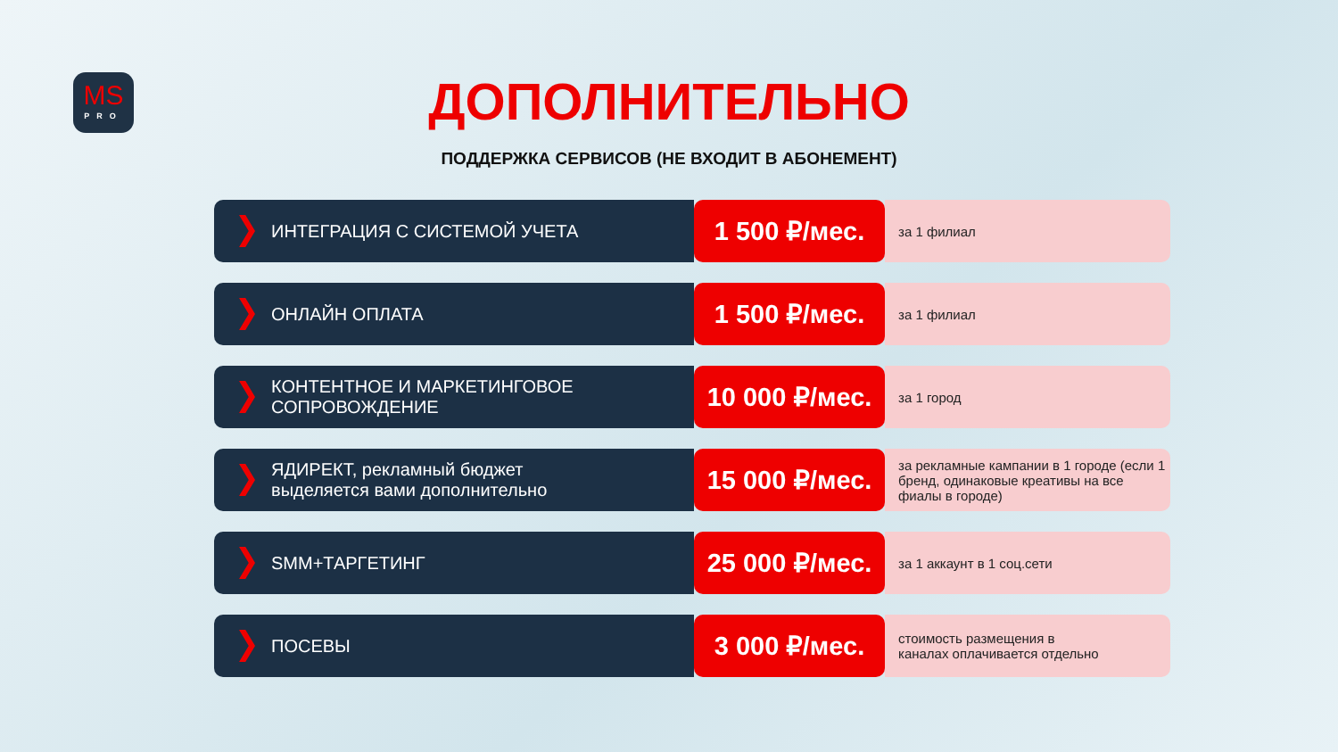MS
PRO
ДОПОЛНИТЕЛЬНО
ПОДДЕРЖКА СЕРВИСОВ (НЕ ВХОДИТ В АБОНЕМЕНТ)
| ИНТЕГРАЦИЯ С СИСТЕМОЙ УЧЕТА | 1 500 ₽/мес. | за 1 филиал |
| ОНЛАЙН ОПЛАТА | 1 500 ₽/мес. | за 1 филиал |
| КОНТЕНТНОЕ И МАРКЕТИНГОВОЕ СОПРОВОЖДЕНИЕ | 10 000 ₽/мес. | за 1 город |
| ЯДИРЕКТ, рекламный бюджет выделяется вами дополнительно | 15 000 ₽/мес. | за рекламные кампании в 1 городе (если 1 бренд, одинаковые креативы на все фиалы в городе) |
| SMM+ТАРГЕТИНГ | 25 000 ₽/мес. | за 1 аккаунт в 1 соц.сети |
| ПОСЕВЫ | 3 000 ₽/мес. | стоимость размещения в каналах оплачивается отдельно |